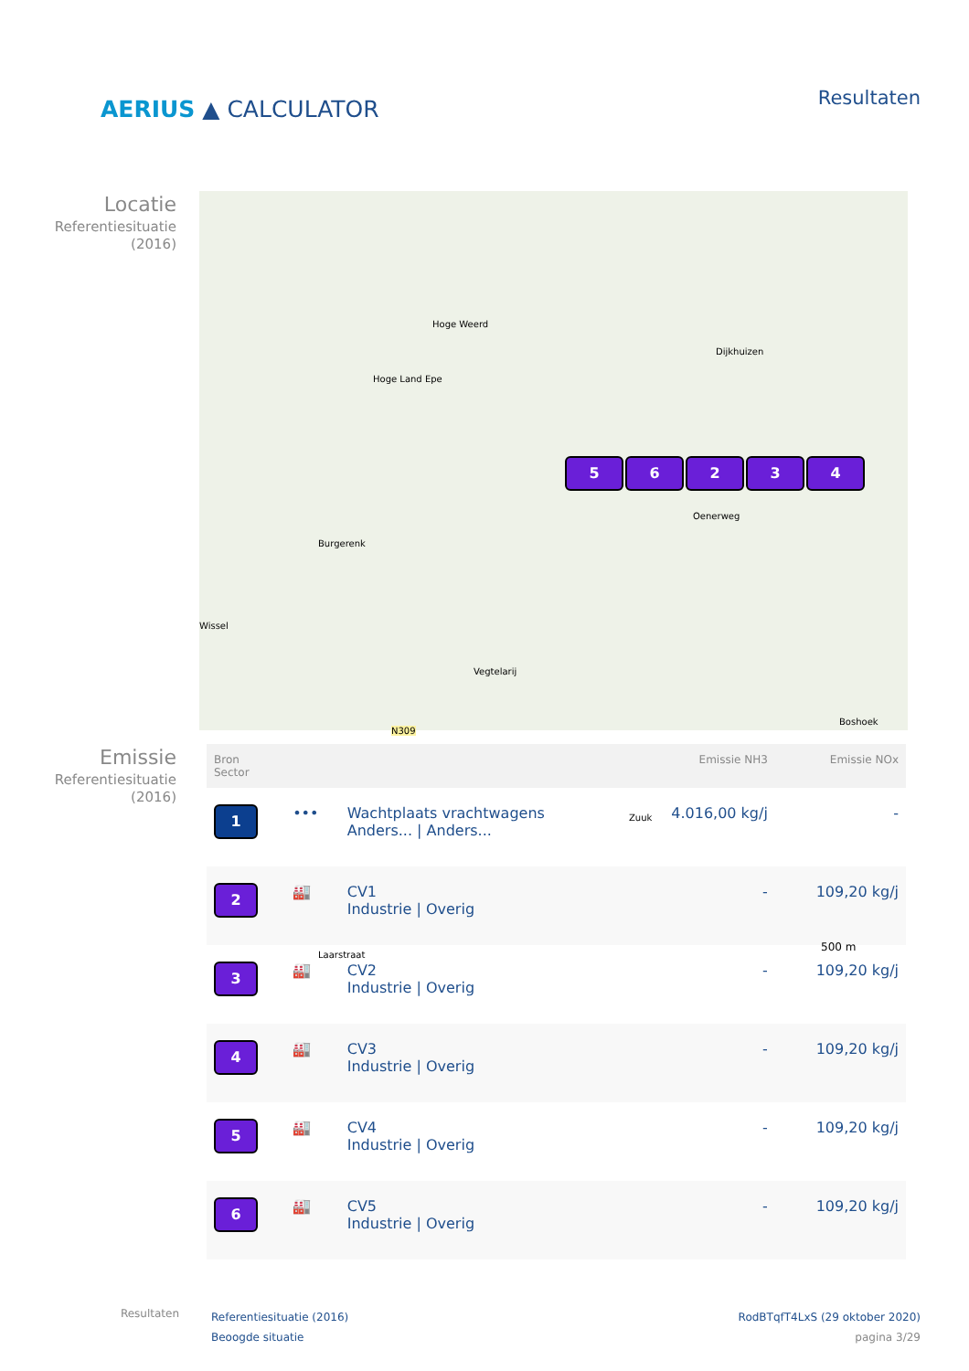AERIUS ▲ CALCULATOR
Resultaten
Locatie
Referentiesituatie
(2016)
Hoge Weerd
Hoge Land Epe
Dijkhuizen
Oenerweg
Burgerenk
Wissel
Vegtelarij
N309
Boshoek
Zuuk
Laarstraat
500 m
56234
Emissie
Referentiesituatie
(2016)
| Bron Sector | | | Emissie NH3 | Emissie NOx |
| --- | --- | --- | --- | --- |
| 1 | ••• | Wachtplaats vrachtwagens Anders... / Anders... | 4.016,00 kg/j | - |
| 2 | 🏭 | CV1 Industrie / Overig | - | 109,20 kg/j |
| 3 | 🏭 | CV2 Industrie / Overig | - | 109,20 kg/j |
| 4 | 🏭 | CV3 Industrie / Overig | - | 109,20 kg/j |
| 5 | 🏭 | CV4 Industrie / Overig | - | 109,20 kg/j |
| 6 | 🏭 | CV5 Industrie / Overig | - | 109,20 kg/j |
Resultaten
Referentiesituatie (2016)
Beoogde situatie
RodBTqfT4LxS (29 oktober 2020)
pagina 3/29